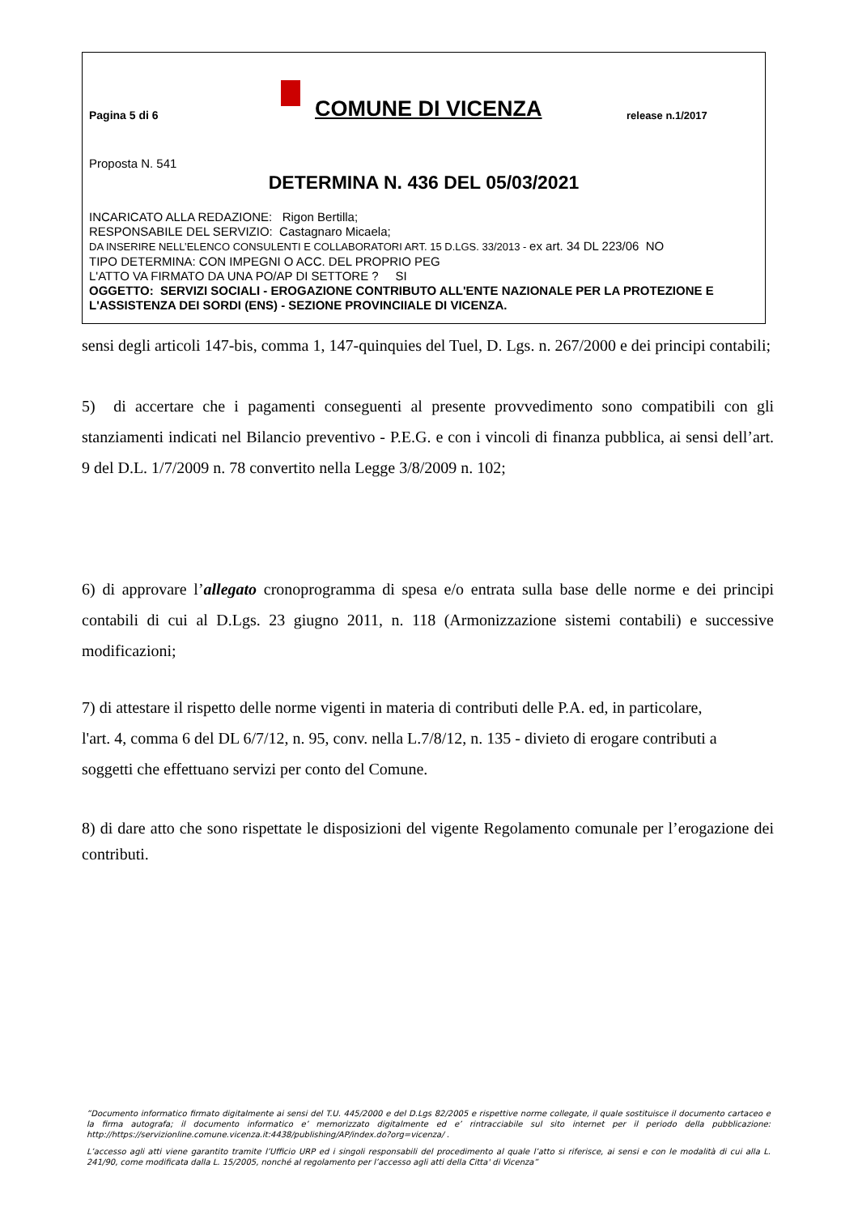Pagina 5 di 6
COMUNE DI VICENZA
release n.1/2017
Proposta N. 541
DETERMINA N. 436 DEL 05/03/2021
INCARICATO ALLA REDAZIONE: Rigon Bertilla;
RESPONSABILE DEL SERVIZIO: Castagnaro Micaela;
DA INSERIRE NELL’ELENCO CONSULENTI E COLLABORATORI ART. 15 D.LGS. 33/2013 - ex art. 34 DL 223/06 NO
TIPO DETERMINA: CON IMPEGNI O ACC. DEL PROPRIO PEG
L'ATTO VA FIRMATO DA UNA PO/AP DI SETTORE ? SI
OGGETTO: SERVIZI SOCIALI - EROGAZIONE CONTRIBUTO ALL'ENTE NAZIONALE PER LA PROTEZIONE E L'ASSISTENZA DEI SORDI (ENS) - SEZIONE PROVINCIIALE DI VICENZA.
sensi degli articoli 147-bis, comma 1, 147-quinquies del Tuel, D. Lgs. n. 267/2000 e dei principi contabili;
5) di accertare che i pagamenti conseguenti al presente provvedimento sono compatibili con gli stanziamenti indicati nel Bilancio preventivo - P.E.G. e con i vincoli di finanza pubblica, ai sensi dell’art. 9 del D.L. 1/7/2009 n. 78 convertito nella Legge 3/8/2009 n. 102;
6) di approvare l’allegato cronoprogramma di spesa e/o entrata sulla base delle norme e dei principi contabili di cui al D.Lgs. 23 giugno 2011, n. 118 (Armonizzazione sistemi contabili) e successive modificazioni;
7) di attestare il rispetto delle norme vigenti in materia di contributi delle P.A. ed, in particolare,
l'art. 4, comma 6 del DL 6/7/12, n. 95, conv. nella L.7/8/12, n. 135 - divieto di erogare contributi a
soggetti che effettuano servizi per conto del Comune.
8) di dare atto che sono rispettate le disposizioni del vigente Regolamento comunale per l’erogazione dei contributi.
”Documento informatico firmato digitalmente ai sensi del T.U. 445/2000 e del D.Lgs 82/2005 e rispettive norme collegate, il quale sostituisce il documento cartaceo e la firma autografa; il documento informatico e’ memorizzato digitalmente ed e’ rintracciabile sul sito internet per il periodo della pubblicazione: http://https://servizionline.comune.vicenza.it:4438/publishing/AP/index.do?org=vicenza/ .
L’accesso agli atti viene garantito tramite l’Ufficio URP ed i singoli responsabili del procedimento al quale l’atto si riferisce, ai sensi e con le modalità di cui alla L. 241/90, come modificata dalla L. 15/2005, nonché al regolamento per l’accesso agli atti della Citta' di Vicenza”